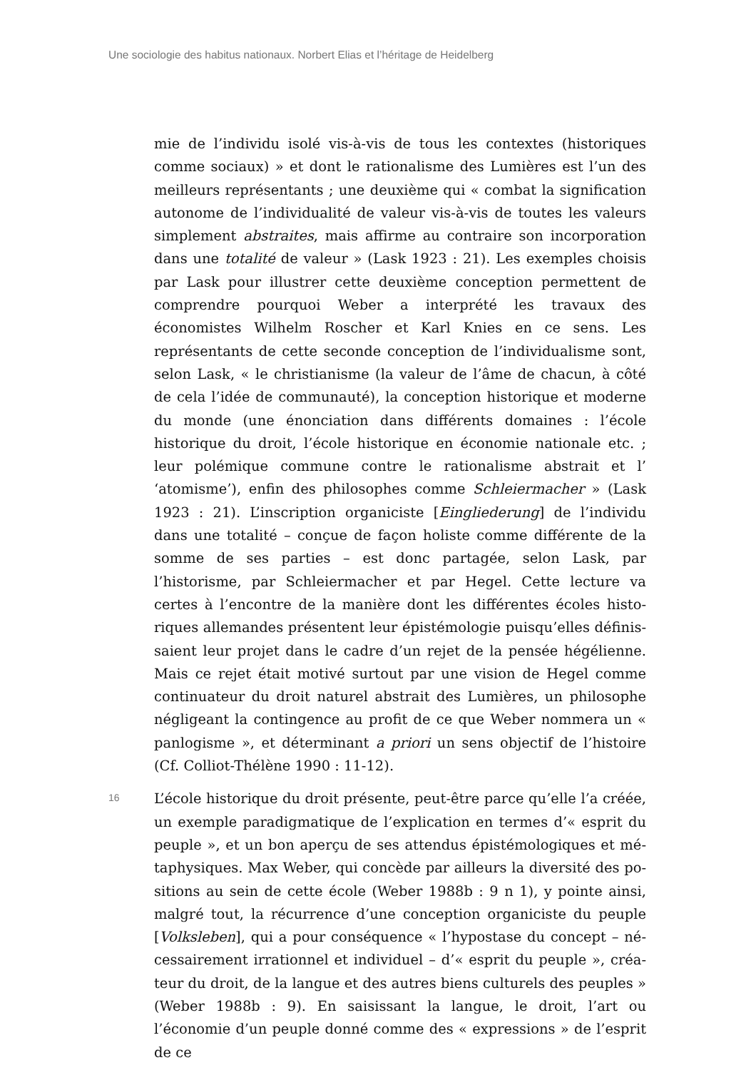Une sociologie des habitus nationaux. Norbert Elias et l’héritage de Heidelberg
mie de l’individu isolé vis-à-vis de tous les contextes (historiques comme sociaux) » et dont le rationalisme des Lumières est l’un des meilleurs représentants ; une deuxième qui « combat la signification autonome de l’individualité de valeur vis-à-vis de toutes les valeurs simplement abstraites, mais affirme au contraire son incorporation dans une totalité de valeur » (Lask 1923 : 21). Les exemples choisis par Lask pour illustrer cette deuxième conception permettent de com­prendre pourquoi Weber a interprété les travaux des économistes Wilhelm Roscher et Karl Knies en ce sens. Les représentants de cette seconde conception de l’individualisme sont, selon Lask, « le christia­nisme (la valeur de l’âme de chacun, à côté de cela l’idée de commu­nauté), la conception historique et moderne du monde (une énoncia­tion dans différents domaines : l’école historique du droit, l’école his­torique en économie nationale etc. ; leur polémique commune contre le rationalisme abstrait et l’ ‘atomisme’), enfin des philosophes comme Schleiermacher » (Lask 1923 : 21). L’inscription organiciste [Eingliede­rung] de l’individu dans une totalité – conçue de façon holiste comme différente de la somme de ses parties – est donc partagée, selon Lask, par l’historisme, par Schleiermacher et par Hegel. Cette lecture va certes à l’encontre de la manière dont les différentes écoles histo­riques allemandes présentent leur épistémologie puisqu’elles définis­saient leur projet dans le cadre d’un rejet de la pensée hégélienne. Mais ce rejet était motivé surtout par une vision de Hegel comme continuateur du droit naturel abstrait des Lumières, un philosophe négligeant la contingence au profit de ce que Weber nommera un « panlogisme », et déterminant a priori un sens objectif de l’histoire (Cf. Colliot-Thélène 1990 : 11-12).
16
L’école historique du droit présente, peut-être parce qu’elle l’a créée, un exemple paradigmatique de l’explication en termes d’« esprit du peuple », et un bon aperçu de ses attendus épistémologiques et mé­taphysiques. Max Weber, qui concède par ailleurs la diversité des po­sitions au sein de cette école (Weber 1988b : 9 n 1), y pointe ainsi, malgré tout, la récurrence d’une conception organiciste du peuple [Volksleben], qui a pour conséquence « l’hypostase du concept – né­cessairement irrationnel et individuel – d’« esprit du peuple », créa­teur du droit, de la langue et des autres biens culturels des peuples » (Weber 1988b : 9). En saisissant la langue, le droit, l’art ou l’économie d’un peuple donné comme des « expressions » de l’esprit de ce